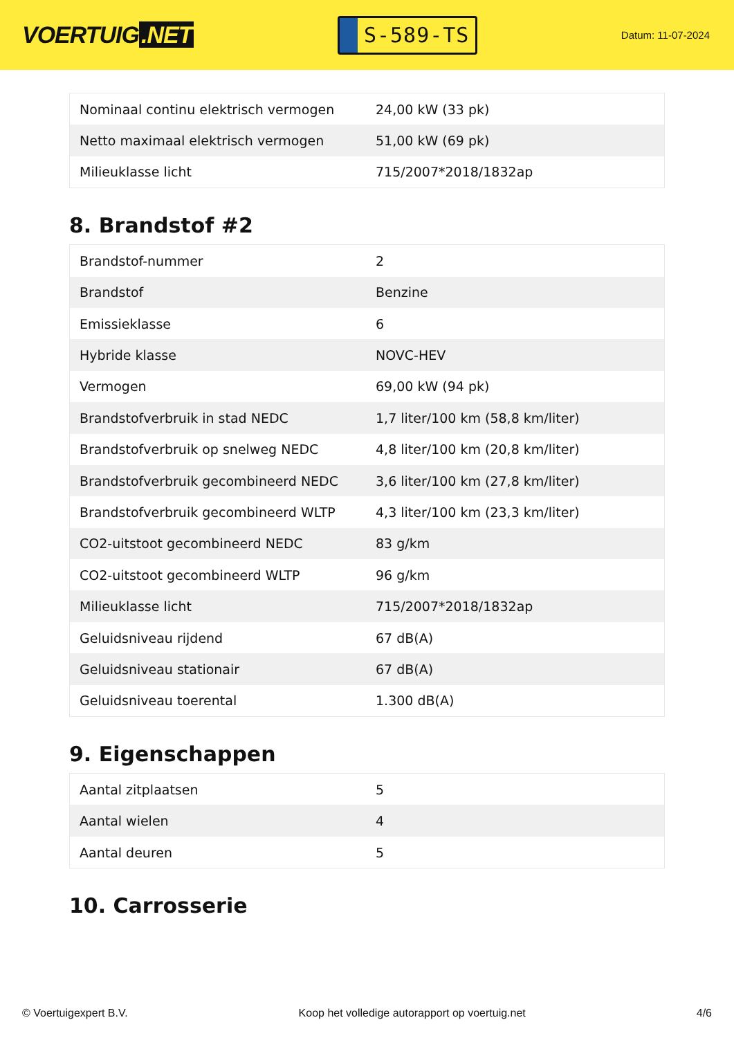VOERTUIG.NET
S-589-TS
Datum: 11-07-2024
| Nominaal continu elektrisch vermogen | 24,00 kW (33 pk) |
| Netto maximaal elektrisch vermogen | 51,00 kW (69 pk) |
| Milieuklasse licht | 715/2007*2018/1832ap |
8. Brandstof #2
| Brandstof-nummer | 2 |
| Brandstof | Benzine |
| Emissieklasse | 6 |
| Hybride klasse | NOVC-HEV |
| Vermogen | 69,00 kW (94 pk) |
| Brandstofverbruik in stad NEDC | 1,7 liter/100 km (58,8 km/liter) |
| Brandstofverbruik op snelweg NEDC | 4,8 liter/100 km (20,8 km/liter) |
| Brandstofverbruik gecombineerd NEDC | 3,6 liter/100 km (27,8 km/liter) |
| Brandstofverbruik gecombineerd WLTP | 4,3 liter/100 km (23,3 km/liter) |
| CO2-uitstoot gecombineerd NEDC | 83 g/km |
| CO2-uitstoot gecombineerd WLTP | 96 g/km |
| Milieuklasse licht | 715/2007*2018/1832ap |
| Geluidsniveau rijdend | 67 dB(A) |
| Geluidsniveau stationair | 67 dB(A) |
| Geluidsniveau toerental | 1.300 dB(A) |
9. Eigenschappen
| Aantal zitplaatsen | 5 |
| Aantal wielen | 4 |
| Aantal deuren | 5 |
10. Carrosserie
© Voertuigexpert B.V. Koop het volledige autorapport op voertuig.net 4/6